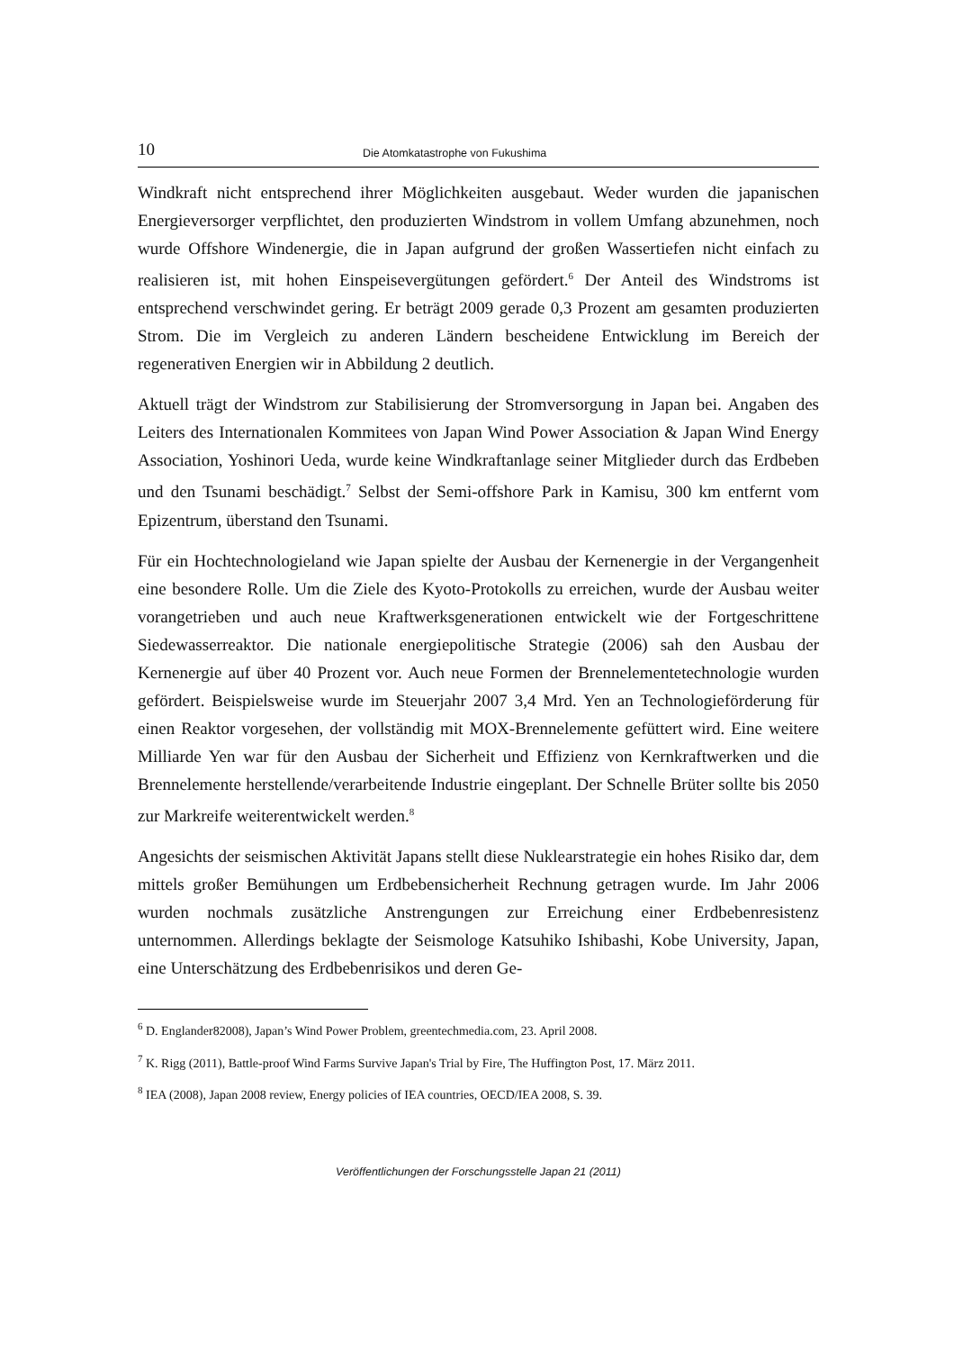10 Die Atomkatastrophe von Fukushima
Windkraft nicht entsprechend ihrer Möglichkeiten ausgebaut. Weder wurden die japanischen Energieversorger verpflichtet, den produzierten Windstrom in vollem Umfang abzunehmen, noch wurde Offshore Windenergie, die in Japan aufgrund der großen Wassertiefen nicht einfach zu realisieren ist, mit hohen Einspeisevergütungen gefördert.<sup>6</sup> Der Anteil des Windstroms ist entsprechend verschwindet gering. Er beträgt 2009 gerade 0,3 Prozent am gesamten produzierten Strom. Die im Vergleich zu anderen Ländern bescheidene Entwicklung im Bereich der regenerativen Energien wir in Abbildung 2 deutlich.
Aktuell trägt der Windstrom zur Stabilisierung der Stromversorgung in Japan bei. Angaben des Leiters des Internationalen Kommitees von Japan Wind Power Association & Japan Wind Energy Association, Yoshinori Ueda, wurde keine Windkraftanlage seiner Mitglieder durch das Erdbeben und den Tsunami beschädigt.<sup>7</sup> Selbst der Semi-offshore Park in Kamisu, 300 km entfernt vom Epizentrum, überstand den Tsunami.
Für ein Hochtechnologieland wie Japan spielte der Ausbau der Kernenergie in der Vergangenheit eine besondere Rolle. Um die Ziele des Kyoto-Protokolls zu erreichen, wurde der Ausbau weiter vorangetrieben und auch neue Kraftwerksgenerationen entwickelt wie der Fortgeschrittene Siedewasserreaktor. Die nationale energiepolitische Strategie (2006) sah den Ausbau der Kernenergie auf über 40 Prozent vor. Auch neue Formen der Brennelementetechnologie wurden gefördert. Beispielsweise wurde im Steuerjahr 2007 3,4 Mrd. Yen an Technologieförderung für einen Reaktor vorgesehen, der vollständig mit MOX-Brennelemente gefüttert wird. Eine weitere Milliarde Yen war für den Ausbau der Sicherheit und Effizienz von Kernkraftwerken und die Brennelemente herstellende/verarbeitende Industrie eingeplant. Der Schnelle Brüter sollte bis 2050 zur Markreife weiterentwickelt werden.<sup>8</sup>
Angesichts der seismischen Aktivität Japans stellt diese Nuklearstrategie ein hohes Risiko dar, dem mittels großer Bemühungen um Erdbebensicherheit Rechnung getragen wurde. Im Jahr 2006 wurden nochmals zusätzliche Anstrengungen zur Erreichung einer Erdbebenresistenz unternommen. Allerdings beklagte der Seismologe Katsuhiko Ishibashi, Kobe University, Japan, eine Unterschätzung des Erdbebenrisikos und deren Ge-
<sup>6</sup> D. Englander82008), Japan’s Wind Power Problem, greentechmedia.com, 23. April 2008.
<sup>7</sup> K. Rigg (2011), Battle-proof Wind Farms Survive Japan's Trial by Fire, The Huffington Post, 17. März 2011.
<sup>8</sup> IEA (2008), Japan 2008 review, Energy policies of IEA countries, OECD/IEA 2008, S. 39.
Veröffentlichungen der Forschungsstelle Japan 21 (2011)